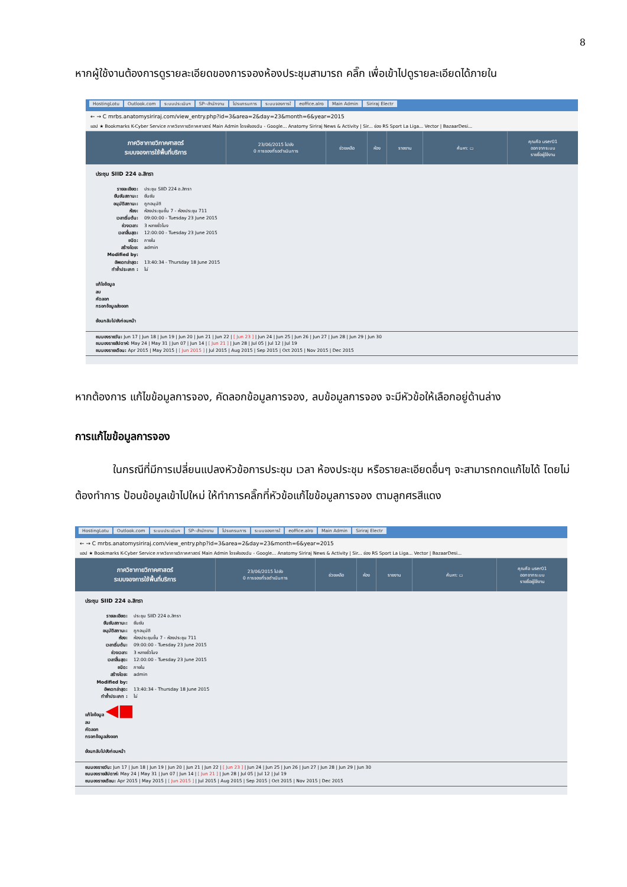8
หากผู้ใช้งานต้องการดูรายละเอียดของการจองห้องประชุมสามารถ คลิ๊ก เพื่อเข้าไปดูรายละเอียดได้ภายใน
HostingLotu Outlook.com ระบบประเมินฯ SP--สำนักงาน โปรแกรมการ ระบบจองการใ eoffice.alro Main Admin Siriraj Electr
← → C mrbs.anatomysiriraj.com/view_entry.php?id=3&area=2&day=23&month=6&year=2015
แอป ★ Bookmarks K-Cyber Service ภาควิชากายวิภาคศาสตร์ Main Admin ไดรฟ์ของฉัน - Google... Anatomy Siriraj News & Activity | Sir... ช่อง RS Sport La Liga... Vector | BazaarDesi...
ภาควิชากายวิภาคศาสตร์
ระบบจองการใช้พื้นที่บริการ
23/06/2015 ไปยัง
0 การจองที่รอดำเนินการ
ช่วยเหลือ ห้อง รายงาน ค้นหา: ▭
คุณคือ user01
ออกจากระบบ
รายชื่อผู้ใช้งาน
ประชุม SIID 224 อ.สิทรา
รายละเอียด: ประชุม SIID 224 อ.สิทรา
ยืนยันสถานะ: ยืนยัน
อนุมัติสถานะ: ถูกอนุมัติ
ห้อง: ห้องประชุมชั้น 7 - ห้องประชุม 711
เวลาเริ่มต้น: 09:00:00 - Tuesday 23 June 2015
ช่วงเวลา: 3 หลายชั่วโมง
เวลาสิ้นสุด: 12:00:00 - Tuesday 23 June 2015
ชนิด: ภายใน
สร้างโดย: admin
Modified by:
อัพเดทล่าสุด: 13:40:34 - Thursday 18 June 2015
ทำซ้ำประเภท : ไม่
แก้ไขข้อมูล
ลบ
คัดลอก
กรอกข้อมูลส่งออก
ย้อนกลับไปยังก่อนหน้า
ชมมองรายวัน: Jun 17 | Jun 18 | Jun 19 | Jun 20 | Jun 21 | Jun 22 | [ Jun 23 ] | Jun 24 | Jun 25 | Jun 26 | Jun 27 | Jun 28 | Jun 29 | Jun 30
ชมมองรายสัปดาห์: May 24 | May 31 | Jun 07 | Jun 14 | [ Jun 21 ] | Jun 28 | Jul 05 | Jul 12 | Jul 19
ชมมองรายเดือน: Apr 2015 | May 2015 | [ Jun 2015 ] | Jul 2015 | Aug 2015 | Sep 2015 | Oct 2015 | Nov 2015 | Dec 2015
หากต้องการ แก้ไขข้อมูลการจอง, คัดลอกข้อมูลการจอง, ลบข้อมูลการจอง จะมีหัวข้อให้เลือกอยู่ด้านล่าง
การแก้ไขข้อมูลการจอง
ในกรณีที่มีการเปลี่ยนแปลงหัวข้อการประชุม เวลา ห้องประชุม หรือรายละเอียดอื่นๆ จะสามารถกดแก้ไขได้ โดยไม่ต้องทำการ ป้อนข้อมูลเข้าไปใหม่ ให้ทำการคลิ๊กที่หัวข้อแก้ไขข้อมูลการจอง ตามลูกศรสีแดง
HostingLotu Outlook.com ระบบประเมินฯ SP--สำนักงาน โปรแกรมการ ระบบจองการใ eoffice.alro Main Admin Siriraj Electr
← → C mrbs.anatomysiriraj.com/view_entry.php?id=3&area=2&day=23&month=6&year=2015
แอป ★ Bookmarks K-Cyber Service ภาควิชากายวิภาคศาสตร์ Main Admin ไดรฟ์ของฉัน - Google... Anatomy Siriraj News & Activity | Sir... ช่อง RS Sport La Liga... Vector | BazaarDesi...
ภาควิชากายวิภาคศาสตร์
ระบบจองการใช้พื้นที่บริการ
23/06/2015 ไปยัง
0 การจองที่รอดำเนินการ
ช่วยเหลือ ห้อง รายงาน ค้นหา: ▭
คุณคือ user01
ออกจากระบบ
รายชื่อผู้ใช้งาน
ประชุม SIID 224 อ.สิทรา
รายละเอียด: ประชุม SIID 224 อ.สิทรา
ยืนยันสถานะ: ยืนยัน
อนุมัติสถานะ: ถูกอนุมัติ
ห้อง: ห้องประชุมชั้น 7 - ห้องประชุม 711
เวลาเริ่มต้น: 09:00:00 - Tuesday 23 June 2015
ช่วงเวลา: 3 หลายชั่วโมง
เวลาสิ้นสุด: 12:00:00 - Tuesday 23 June 2015
ชนิด: ภายใน
สร้างโดย: admin
Modified by:
อัพเดทล่าสุด: 13:40:34 - Thursday 18 June 2015
ทำซ้ำประเภท : ไม่
แก้ไขข้อมูล ◀■
ลบ
คัดลอก
กรอกข้อมูลส่งออก
ย้อนกลับไปยังก่อนหน้า
ชมมองรายวัน: Jun 17 | Jun 18 | Jun 19 | Jun 20 | Jun 21 | Jun 22 | [ Jun 23 ] | Jun 24 | Jun 25 | Jun 26 | Jun 27 | Jun 28 | Jun 29 | Jun 30
ชมมองรายสัปดาห์: May 24 | May 31 | Jun 07 | Jun 14 | [ Jun 21 ] | Jun 28 | Jul 05 | Jul 12 | Jul 19
ชมมองรายเดือน: Apr 2015 | May 2015 | [ Jun 2015 ] | Jul 2015 | Aug 2015 | Sep 2015 | Oct 2015 | Nov 2015 | Dec 2015